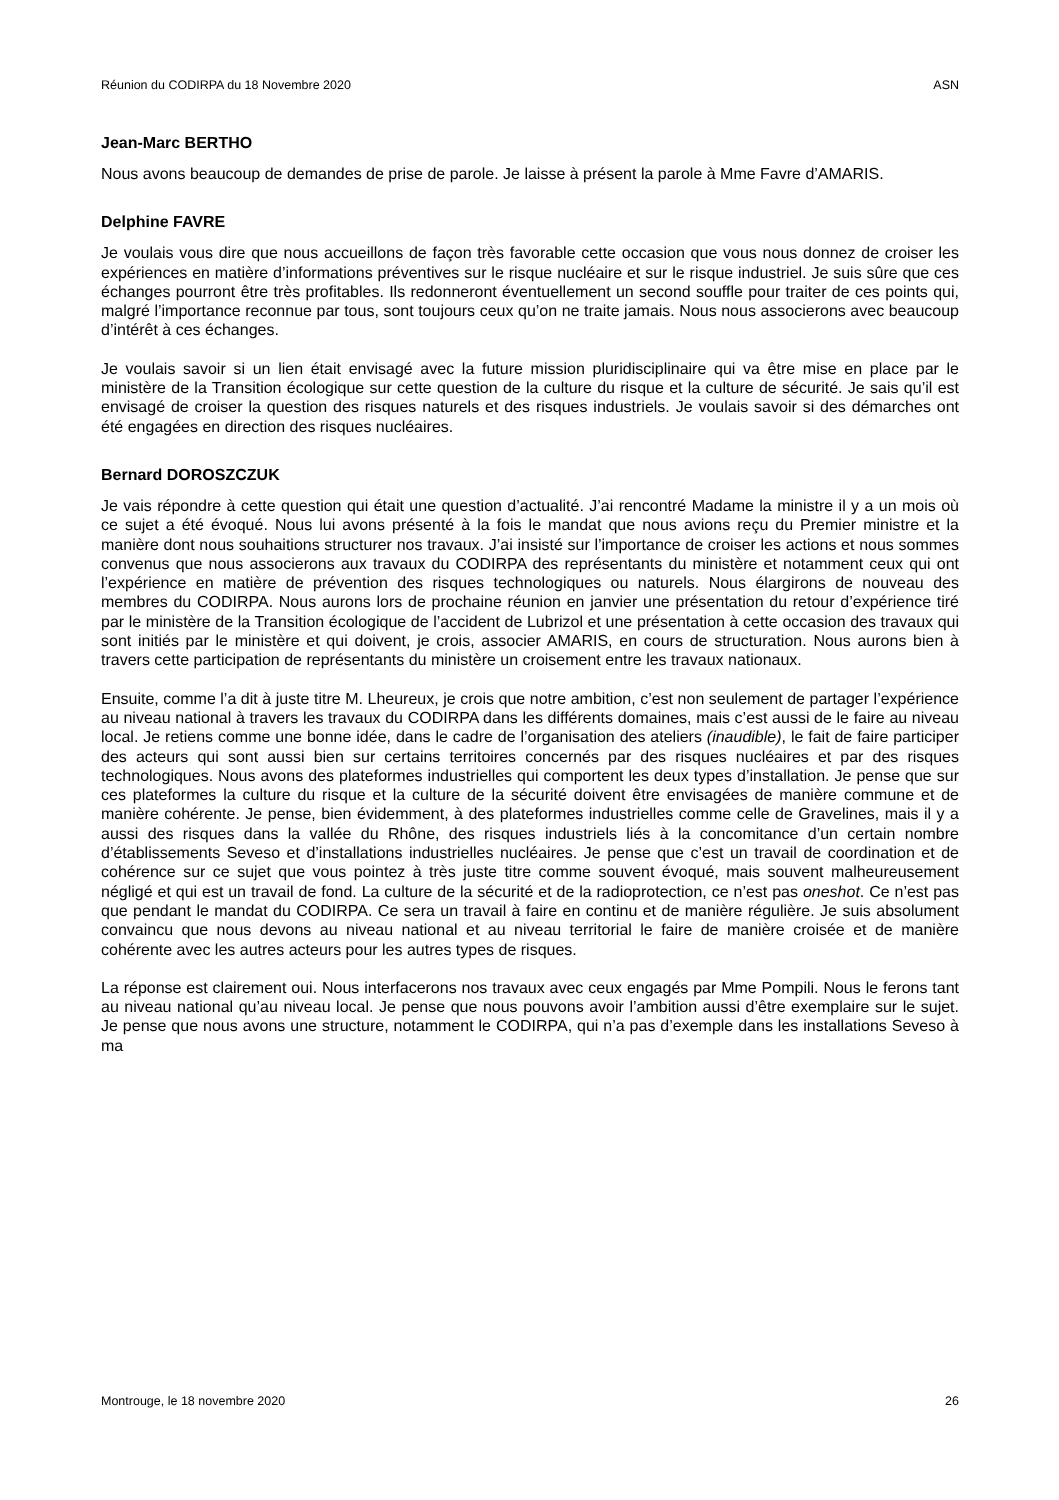Réunion du CODIRPA du 18 Novembre 2020 ASN
Jean-Marc BERTHO
Nous avons beaucoup de demandes de prise de parole. Je laisse à présent la parole à Mme Favre d’AMARIS.
Delphine FAVRE
Je voulais vous dire que nous accueillons de façon très favorable cette occasion que vous nous donnez de croiser les expériences en matière d’informations préventives sur le risque nucléaire et sur le risque industriel. Je suis sûre que ces échanges pourront être très profitables. Ils redonneront éventuellement un second souffle pour traiter de ces points qui, malgré l’importance reconnue par tous, sont toujours ceux qu’on ne traite jamais. Nous nous associerons avec beaucoup d’intérêt à ces échanges.
Je voulais savoir si un lien était envisagé avec la future mission pluridisciplinaire qui va être mise en place par le ministère de la Transition écologique sur cette question de la culture du risque et la culture de sécurité. Je sais qu’il est envisagé de croiser la question des risques naturels et des risques industriels. Je voulais savoir si des démarches ont été engagées en direction des risques nucléaires.
Bernard DOROSZCZUK
Je vais répondre à cette question qui était une question d’actualité. J’ai rencontré Madame la ministre il y a un mois où ce sujet a été évoqué. Nous lui avons présenté à la fois le mandat que nous avions reçu du Premier ministre et la manière dont nous souhaitions structurer nos travaux. J’ai insisté sur l’importance de croiser les actions et nous sommes convenus que nous associerons aux travaux du CODIRPA des représentants du ministère et notamment ceux qui ont l’expérience en matière de prévention des risques technologiques ou naturels. Nous élargirons de nouveau des membres du CODIRPA. Nous aurons lors de prochaine réunion en janvier une présentation du retour d’expérience tiré par le ministère de la Transition écologique de l’accident de Lubrizol et une présentation à cette occasion des travaux qui sont initiés par le ministère et qui doivent, je crois, associer AMARIS, en cours de structuration. Nous aurons bien à travers cette participation de représentants du ministère un croisement entre les travaux nationaux.
Ensuite, comme l’a dit à juste titre M. Lheureux, je crois que notre ambition, c’est non seulement de partager l’expérience au niveau national à travers les travaux du CODIRPA dans les différents domaines, mais c’est aussi de le faire au niveau local. Je retiens comme une bonne idée, dans le cadre de l’organisation des ateliers (inaudible), le fait de faire participer des acteurs qui sont aussi bien sur certains territoires concernés par des risques nucléaires et par des risques technologiques. Nous avons des plateformes industrielles qui comportent les deux types d’installation. Je pense que sur ces plateformes la culture du risque et la culture de la sécurité doivent être envisagées de manière commune et de manière cohérente. Je pense, bien évidemment, à des plateformes industrielles comme celle de Gravelines, mais il y a aussi des risques dans la vallée du Rhône, des risques industriels liés à la concomitance d’un certain nombre d’établissements Seveso et d’installations industrielles nucléaires. Je pense que c’est un travail de coordination et de cohérence sur ce sujet que vous pointez à très juste titre comme souvent évoqué, mais souvent malheureusement négligé et qui est un travail de fond. La culture de la sécurité et de la radioprotection, ce n’est pas oneshot. Ce n’est pas que pendant le mandat du CODIRPA. Ce sera un travail à faire en continu et de manière régulière. Je suis absolument convaincu que nous devons au niveau national et au niveau territorial le faire de manière croisée et de manière cohérente avec les autres acteurs pour les autres types de risques.
La réponse est clairement oui. Nous interfacerons nos travaux avec ceux engagés par Mme Pompili. Nous le ferons tant au niveau national qu’au niveau local. Je pense que nous pouvons avoir l’ambition aussi d’être exemplaire sur le sujet. Je pense que nous avons une structure, notamment le CODIRPA, qui n’a pas d’exemple dans les installations Seveso à ma
Montrouge, le 18 novembre 2020 26